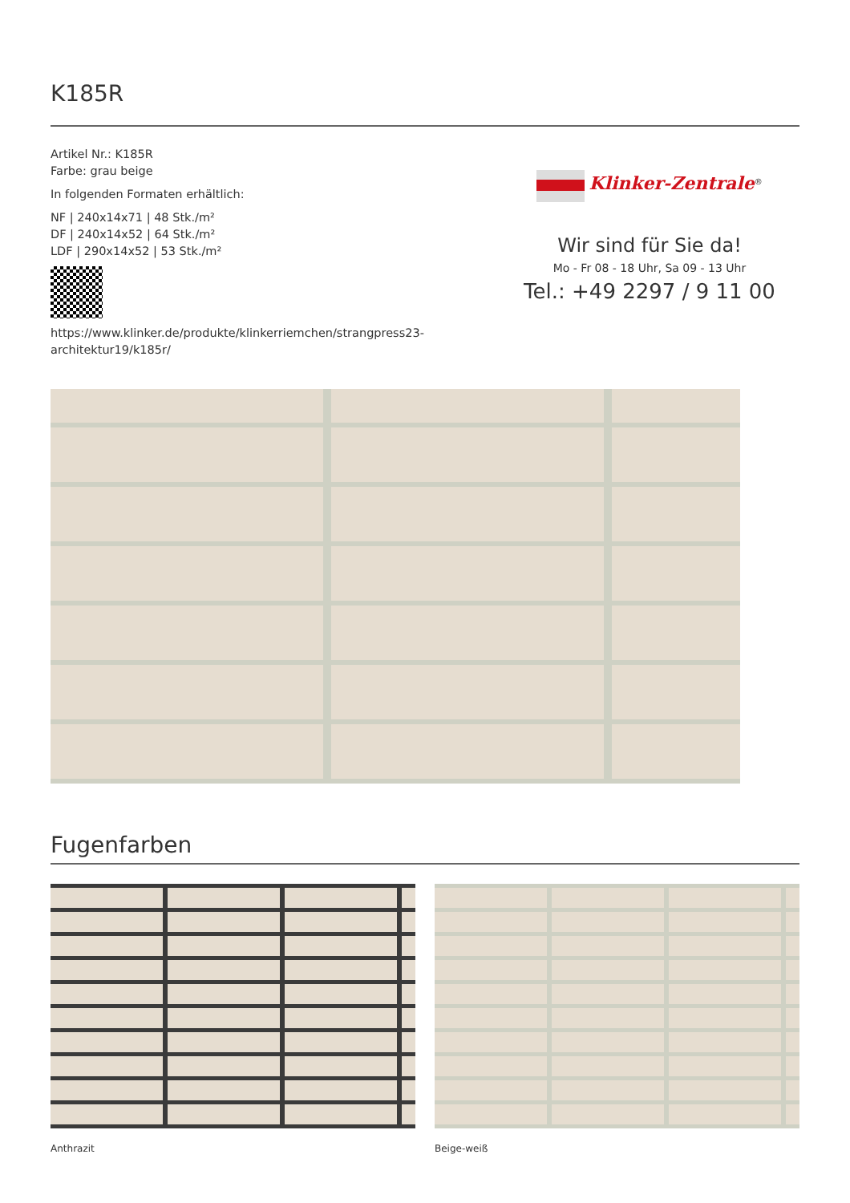K185R
Artikel Nr.: K185R
Farbe: grau beige
In folgenden Formaten erhältlich:
NF | 240x14x71 | 48 Stk./m²
DF | 240x14x52 | 64 Stk./m²
LDF | 290x14x52 | 53 Stk./m²
https://www.klinker.de/produkte/klinkerriemchen/strangpress23-architektur19/k185r/
Klinker-Zentrale<sup>®</sup>
Wir sind für Sie da!
Mo - Fr 08 - 18 Uhr, Sa 09 - 13 Uhr
Tel.: +49 2297 / 9 11 00
Fugenfarben
Anthrazit Beige-weiß